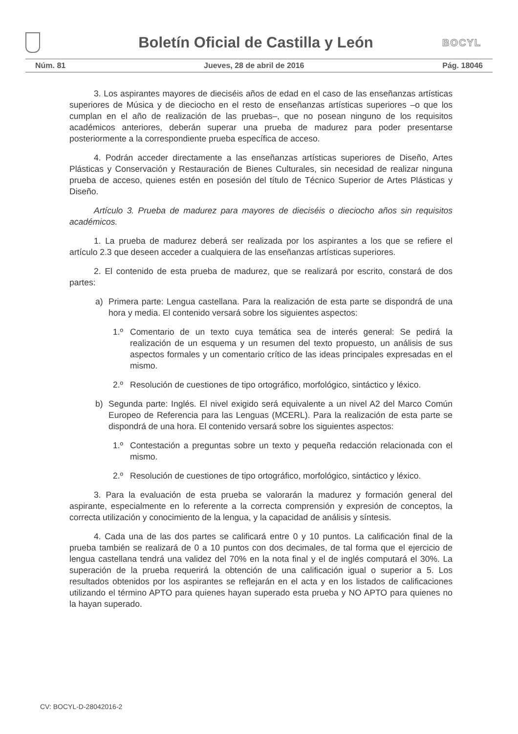Boletín Oficial de Castilla y León
BOCYL
Núm. 81 Jueves, 28 de abril de 2016 Pág. 18046
3. Los aspirantes mayores de dieciséis años de edad en el caso de las enseñanzas artísticas superiores de Música y de dieciocho en el resto de enseñanzas artísticas superiores –o que los cumplan en el año de realización de las pruebas–, que no posean ninguno de los requisitos académicos anteriores, deberán superar una prueba de madurez para poder presentarse posteriormente a la correspondiente prueba específica de acceso.
4. Podrán acceder directamente a las enseñanzas artísticas superiores de Diseño, Artes Plásticas y Conservación y Restauración de Bienes Culturales, sin necesidad de realizar ninguna prueba de acceso, quienes estén en posesión del título de Técnico Superior de Artes Plásticas y Diseño.
Artículo 3. Prueba de madurez para mayores de dieciséis o dieciocho años sin requisitos académicos.
1. La prueba de madurez deberá ser realizada por los aspirantes a los que se refiere el artículo 2.3 que deseen acceder a cualquiera de las enseñanzas artísticas superiores.
2. El contenido de esta prueba de madurez, que se realizará por escrito, constará de dos partes:
a) Primera parte: Lengua castellana. Para la realización de esta parte se dispondrá de una hora y media. El contenido versará sobre los siguientes aspectos:
1.º Comentario de un texto cuya temática sea de interés general: Se pedirá la realización de un esquema y un resumen del texto propuesto, un análisis de sus aspectos formales y un comentario crítico de las ideas principales expresadas en el mismo.
2.º Resolución de cuestiones de tipo ortográfico, morfológico, sintáctico y léxico.
b) Segunda parte: Inglés. El nivel exigido será equivalente a un nivel A2 del Marco Común Europeo de Referencia para las Lenguas (MCERL). Para la realización de esta parte se dispondrá de una hora. El contenido versará sobre los siguientes aspectos:
1.º Contestación a preguntas sobre un texto y pequeña redacción relacionada con el mismo.
2.º Resolución de cuestiones de tipo ortográfico, morfológico, sintáctico y léxico.
3. Para la evaluación de esta prueba se valorarán la madurez y formación general del aspirante, especialmente en lo referente a la correcta comprensión y expresión de conceptos, la correcta utilización y conocimiento de la lengua, y la capacidad de análisis y síntesis.
4. Cada una de las dos partes se calificará entre 0 y 10 puntos. La calificación final de la prueba también se realizará de 0 a 10 puntos con dos decimales, de tal forma que el ejercicio de lengua castellana tendrá una validez del 70% en la nota final y el de inglés computará el 30%. La superación de la prueba requerirá la obtención de una calificación igual o superior a 5. Los resultados obtenidos por los aspirantes se reflejarán en el acta y en los listados de calificaciones utilizando el término APTO para quienes hayan superado esta prueba y NO APTO para quienes no la hayan superado.
CV: BOCYL-D-28042016-2